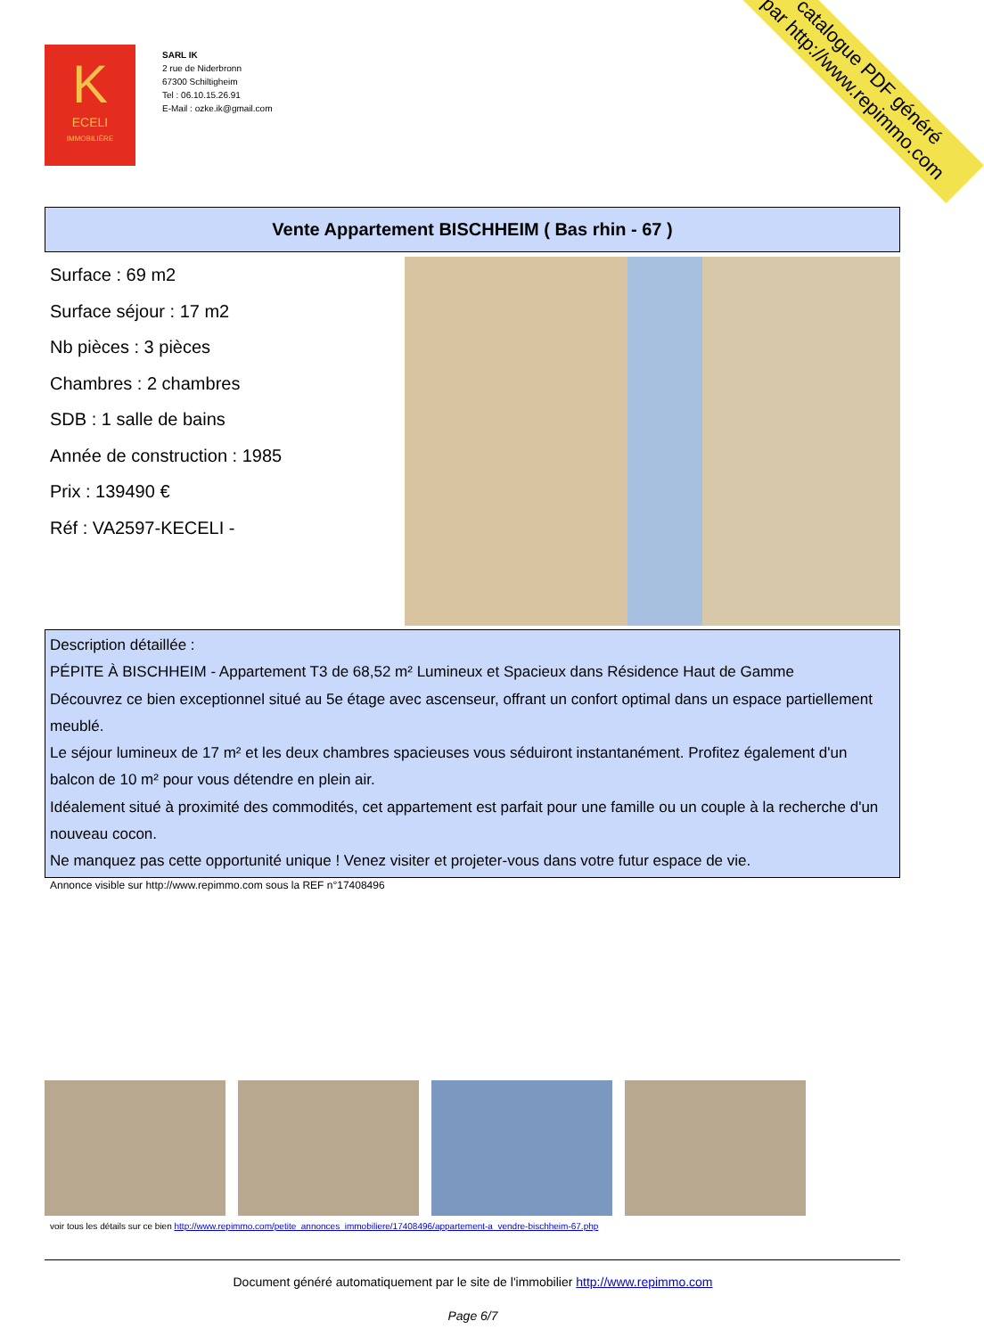K
ECELI
IMMOBILIÈRE
SARL IK
2 rue de Niderbronn
67300 Schiltigheim
Tel : 06.10.15.26.91
E-Mail : ozke.ik@gmail.com
catalogue PDF généré
par http://www.repimmo.com
Vente Appartement BISCHHEIM ( Bas rhin - 67 )
Surface : 69 m2
Surface séjour : 17 m2
Nb pièces : 3 pièces
Chambres : 2 chambres
SDB : 1 salle de bains
Année de construction : 1985
Prix : 139490 €
Réf : VA2597-KECELI -
Description détaillée :
PÉPITE À BISCHHEIM - Appartement T3 de 68,52 m² Lumineux et Spacieux dans Résidence Haut de Gamme
Découvrez ce bien exceptionnel situé au 5e étage avec ascenseur, offrant un confort optimal dans un espace partiellement meublé.
Le séjour lumineux de 17 m² et les deux chambres spacieuses vous séduiront instantanément. Profitez également d'un balcon de 10 m² pour vous détendre en plein air.
Idéalement situé à proximité des commodités, cet appartement est parfait pour une famille ou un couple à la recherche d'un nouveau cocon.
Ne manquez pas cette opportunité unique ! Venez visiter et projeter-vous dans votre futur espace de vie.
Annonce visible sur http://www.repimmo.com sous la REF n°17408496
voir tous les détails sur ce bien http://www.repimmo.com/petite_annonces_immobiliere/17408496/appartement-a_vendre-bischheim-67.php
Document généré automatiquement par le site de l'immobilier http://www.repimmo.com
Page 6/7